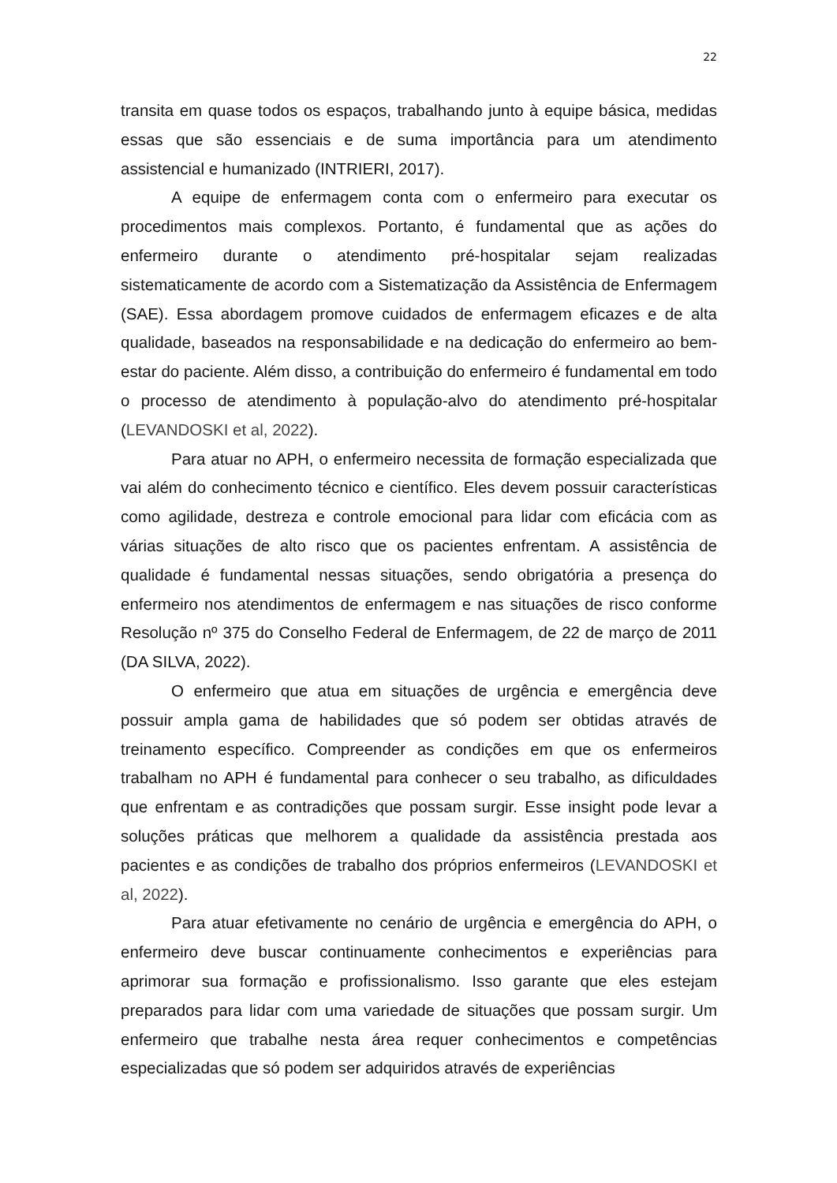22
transita em quase todos os espaços, trabalhando junto à equipe básica, medidas essas que são essenciais e de suma importância para um atendimento assistencial e humanizado (INTRIERI, 2017).
A equipe de enfermagem conta com o enfermeiro para executar os procedimentos mais complexos. Portanto, é fundamental que as ações do enfermeiro durante o atendimento pré-hospitalar sejam realizadas sistematicamente de acordo com a Sistematização da Assistência de Enfermagem (SAE). Essa abordagem promove cuidados de enfermagem eficazes e de alta qualidade, baseados na responsabilidade e na dedicação do enfermeiro ao bem-estar do paciente. Além disso, a contribuição do enfermeiro é fundamental em todo o processo de atendimento à população-alvo do atendimento pré-hospitalar (LEVANDOSKI et al, 2022).
Para atuar no APH, o enfermeiro necessita de formação especializada que vai além do conhecimento técnico e científico. Eles devem possuir características como agilidade, destreza e controle emocional para lidar com eficácia com as várias situações de alto risco que os pacientes enfrentam. A assistência de qualidade é fundamental nessas situações, sendo obrigatória a presença do enfermeiro nos atendimentos de enfermagem e nas situações de risco conforme Resolução nº 375 do Conselho Federal de Enfermagem, de 22 de março de 2011 (DA SILVA, 2022).
O enfermeiro que atua em situações de urgência e emergência deve possuir ampla gama de habilidades que só podem ser obtidas através de treinamento específico. Compreender as condições em que os enfermeiros trabalham no APH é fundamental para conhecer o seu trabalho, as dificuldades que enfrentam e as contradições que possam surgir. Esse insight pode levar a soluções práticas que melhorem a qualidade da assistência prestada aos pacientes e as condições de trabalho dos próprios enfermeiros (LEVANDOSKI et al, 2022).
Para atuar efetivamente no cenário de urgência e emergência do APH, o enfermeiro deve buscar continuamente conhecimentos e experiências para aprimorar sua formação e profissionalismo. Isso garante que eles estejam preparados para lidar com uma variedade de situações que possam surgir. Um enfermeiro que trabalhe nesta área requer conhecimentos e competências especializadas que só podem ser adquiridos através de experiências